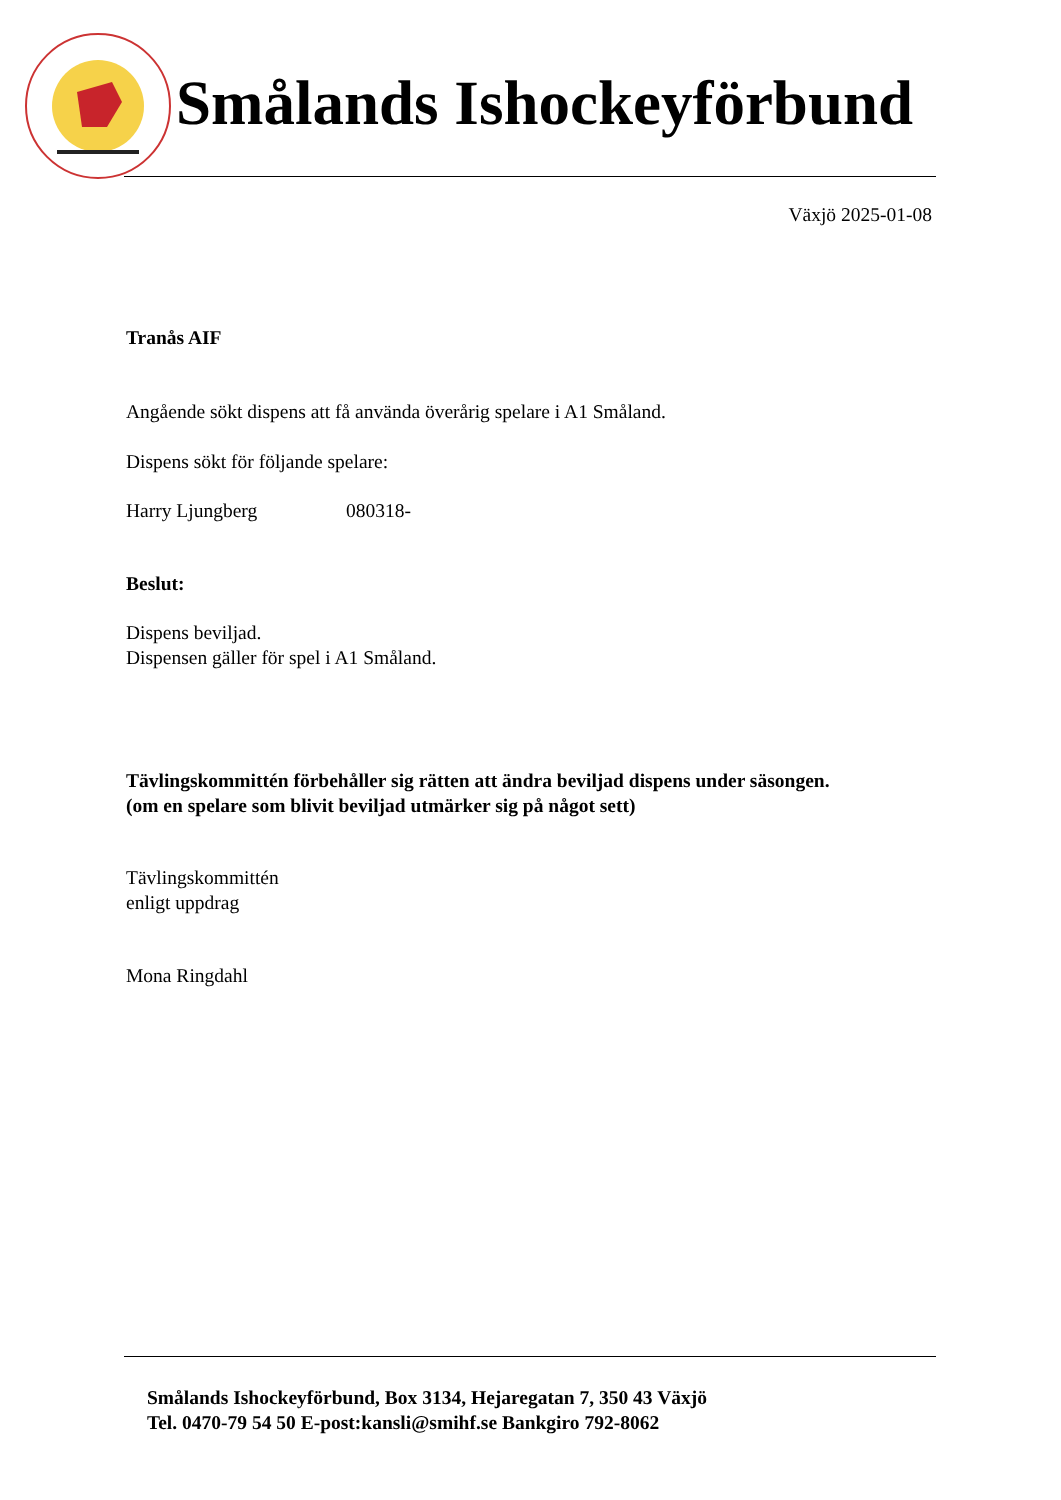Smålands Ishockeyförbund
Växjö 2025-01-08
Tranås AIF
Angående sökt dispens att få använda överårig spelare i A1 Småland.
Dispens sökt för följande spelare:
Harry Ljungberg 080318-
Beslut:
Dispens beviljad.
Dispensen gäller för spel i A1 Småland.
Tävlingskommittén förbehåller sig rätten att ändra beviljad dispens under säsongen.
(om en spelare som blivit beviljad utmärker sig på något sett)
Tävlingskommittén
enligt uppdrag
Mona Ringdahl
Smålands Ishockeyförbund, Box 3134, Hejaregatan 7, 350 43 Växjö
Tel. 0470-79 54 50 E-post:kansli@smihf.se Bankgiro 792-8062